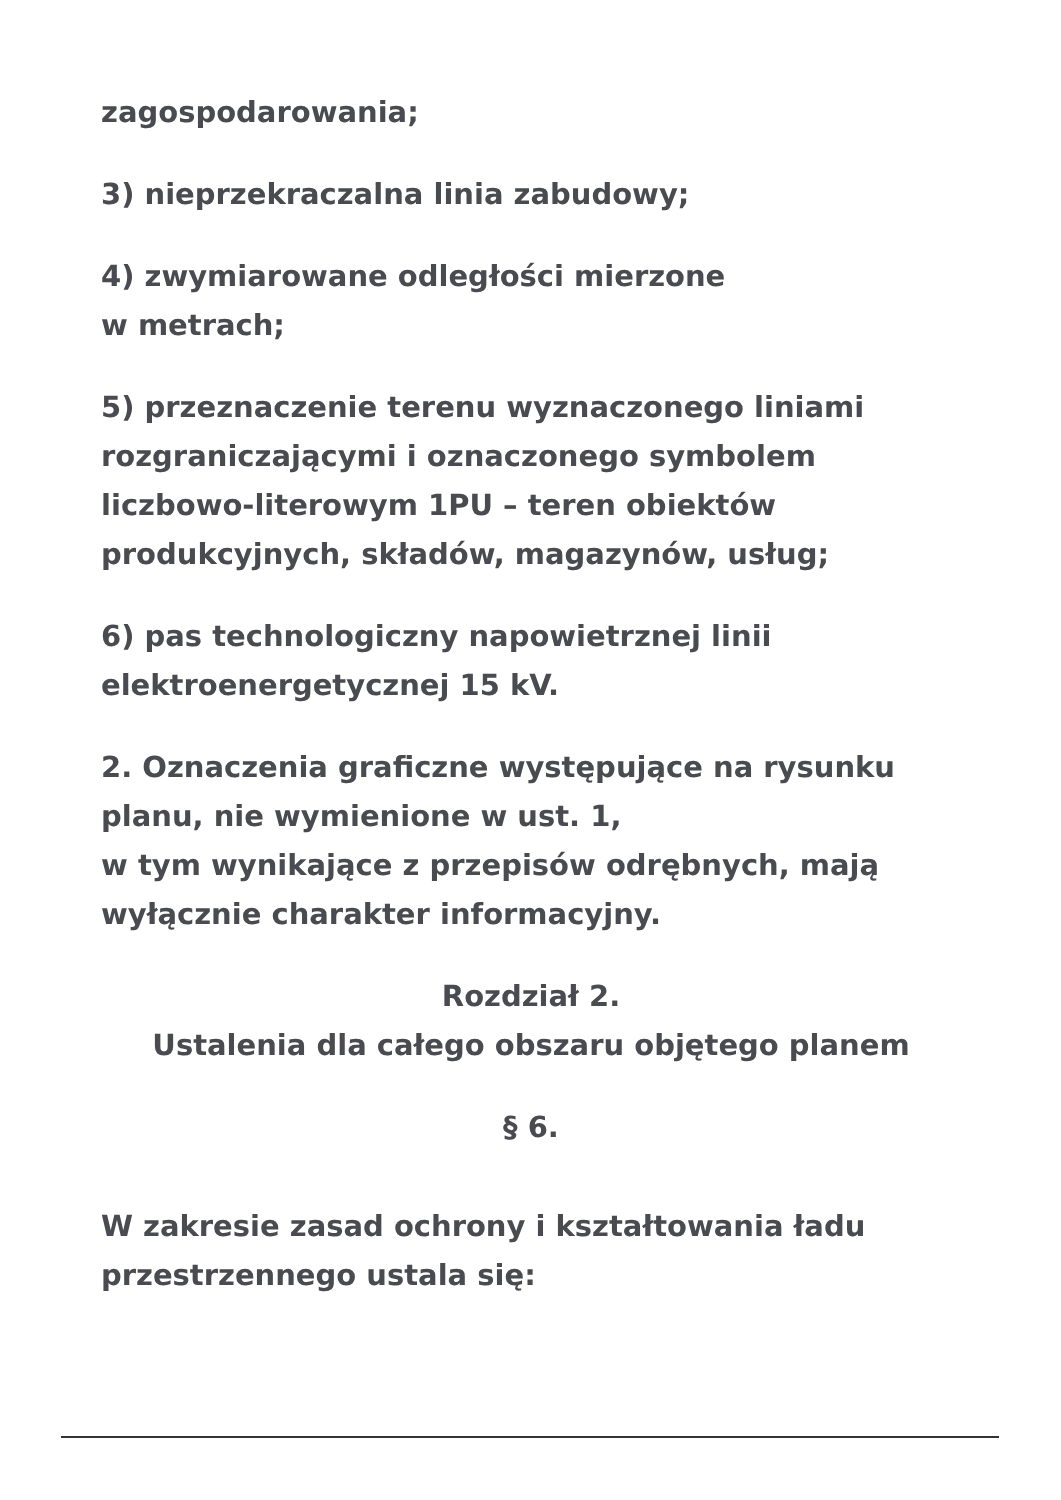zagospodarowania;
3) nieprzekraczalna linia zabudowy;
4) zwymiarowane odległości mierzone
w metrach;
5) przeznaczenie terenu wyznaczonego liniami rozgraniczającymi i oznaczonego symbolem liczbowo-literowym 1PU – teren obiektów produkcyjnych, składów, magazynów, usług;
6) pas technologiczny napowietrznej linii elektroenergetycznej 15 kV.
2. Oznaczenia graficzne występujące na rysunku planu, nie wymienione w ust. 1,
w tym wynikające z przepisów odrębnych, mają wyłącznie charakter informacyjny.
Rozdział 2.
Ustalenia dla całego obszaru objętego planem
§ 6.
W zakresie zasad ochrony i kształtowania ładu przestrzennego ustala się: